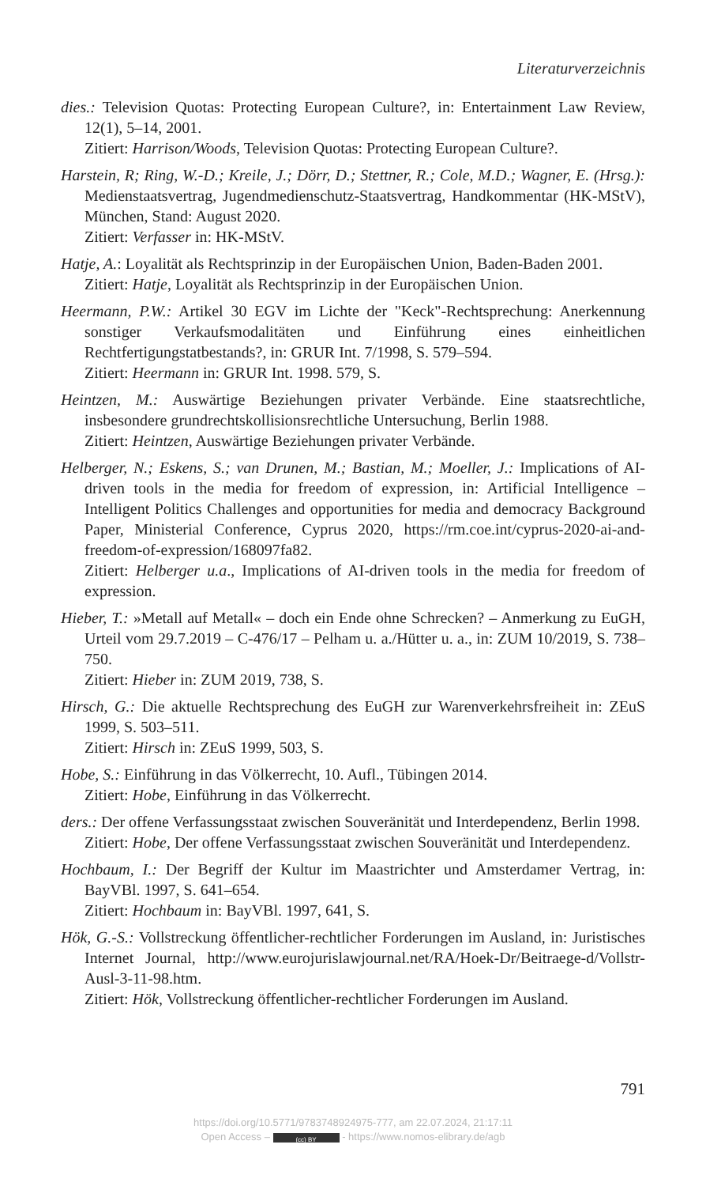Literaturverzeichnis
dies.: Television Quotas: Protecting European Culture?, in: Entertainment Law Review, 12(1), 5–14, 2001.
Zitiert: Harrison/Woods, Television Quotas: Protecting European Culture?.
Harstein, R; Ring, W.-D.; Kreile, J.; Dörr, D.; Stettner, R.; Cole, M.D.; Wagner, E. (Hrsg.): Medienstaatsvertrag, Jugendmedienschutz-Staatsvertrag, Handkommentar (HK-MStV), München, Stand: August 2020.
Zitiert: Verfasser in: HK-MStV.
Hatje, A.: Loyalität als Rechtsprinzip in der Europäischen Union, Baden-Baden 2001.
Zitiert: Hatje, Loyalität als Rechtsprinzip in der Europäischen Union.
Heermann, P.W.: Artikel 30 EGV im Lichte der "Keck"-Rechtsprechung: Anerkennung sonstiger Verkaufsmodalitäten und Einführung eines einheitlichen Rechtfertigungstatbestands?, in: GRUR Int. 7/1998, S. 579–594.
Zitiert: Heermann in: GRUR Int. 1998. 579, S.
Heintzen, M.: Auswärtige Beziehungen privater Verbände. Eine staatsrechtliche, insbesondere grundrechtskollisionsrechtliche Untersuchung, Berlin 1988.
Zitiert: Heintzen, Auswärtige Beziehungen privater Verbände.
Helberger, N.; Eskens, S.; van Drunen, M.; Bastian, M.; Moeller, J.: Implications of AI-driven tools in the media for freedom of expression, in: Artificial Intelligence – Intelligent Politics Challenges and opportunities for media and democracy Background Paper, Ministerial Conference, Cyprus 2020, https://rm.coe.int/cyprus-2020-ai-and-freedom-of-expression/168097fa82.
Zitiert: Helberger u.a., Implications of AI-driven tools in the media for freedom of expression.
Hieber, T.: »Metall auf Metall« – doch ein Ende ohne Schrecken? – Anmerkung zu EuGH, Urteil vom 29.7.2019 – C-476/17 – Pelham u. a./Hütter u. a., in: ZUM 10/2019, S. 738–750.
Zitiert: Hieber in: ZUM 2019, 738, S.
Hirsch, G.: Die aktuelle Rechtsprechung des EuGH zur Warenverkehrsfreiheit in: ZEuS 1999, S. 503–511.
Zitiert: Hirsch in: ZEuS 1999, 503, S.
Hobe, S.: Einführung in das Völkerrecht, 10. Aufl., Tübingen 2014.
Zitiert: Hobe, Einführung in das Völkerrecht.
ders.: Der offene Verfassungsstaat zwischen Souveränität und Interdependenz, Berlin 1998.
Zitiert: Hobe, Der offene Verfassungsstaat zwischen Souveränität und Interdependenz.
Hochbaum, I.: Der Begriff der Kultur im Maastrichter und Amsterdamer Vertrag, in: BayVBl. 1997, S. 641–654.
Zitiert: Hochbaum in: BayVBl. 1997, 641, S.
Hök, G.-S.: Vollstreckung öffentlicher-rechtlicher Forderungen im Ausland, in: Juristisches Internet Journal, http://www.eurojurislawjournal.net/RA/Hoek-Dr/Beitraege-d/Vollstr-Ausl-3-11-98.htm.
Zitiert: Hök, Vollstreckung öffentlicher-rechtlicher Forderungen im Ausland.
791
https://doi.org/10.5771/9783748924975-777, am 22.07.2024, 21:17:11
Open Access – (cc) BY - https://www.nomos-elibrary.de/agb